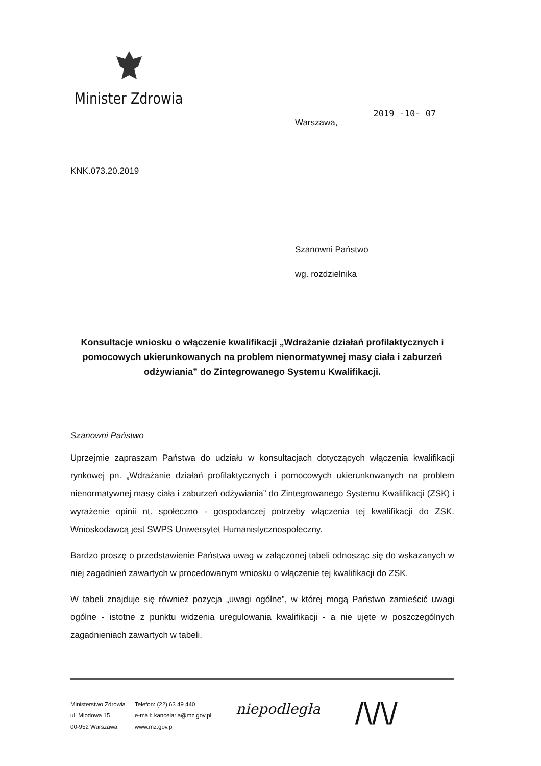Minister Zdrowia
Warszawa, 2019 -10- 07
KNK.073.20.2019
Szanowni Państwo
wg. rozdzielnika
Konsultacje wniosku o włączenie kwalifikacji „Wdrażanie działań profilaktycznych i pomocowych ukierunkowanych na problem nienormatywnej masy ciała i zaburzeń odżywiania” do Zintegrowanego Systemu Kwalifikacji.
Szanowni Państwo
Uprzejmie zapraszam Państwa do udziału w konsultacjach dotyczących włączenia kwalifikacji rynkowej pn. „Wdrażanie działań profilaktycznych i pomocowych ukierunkowanych na problem nienormatywnej masy ciała i zaburzeń odżywiania” do Zintegrowanego Systemu Kwalifikacji (ZSK) i wyrażenie opinii nt. społeczno - gospodarczej potrzeby włączenia tej kwalifikacji do ZSK. Wnioskodawcą jest SWPS Uniwersytet Humanistycznospołeczny.
Bardzo proszę o przedstawienie Państwa uwag w załączonej tabeli odnosząc się do wskazanych w niej zagadnień zawartych w procedowanym wniosku o włączenie tej kwalifikacji do ZSK.
W tabeli znajduje się również pozycja „uwagi ogólne”, w której mogą Państwo zamieścić uwagi ogólne - istotne z punktu widzenia uregulowania kwalifikacji - a nie ujęte w poszczególnych zagadnieniach zawartych w tabeli.
Ministerstwo Zdrowia
ul. Miodowa 15
00-952 Warszawa
Telefon: (22) 63 49 440
e-mail: kancelaria@mz.gov.pl
www.mz.gov.pl
niepodległa
/\/\/